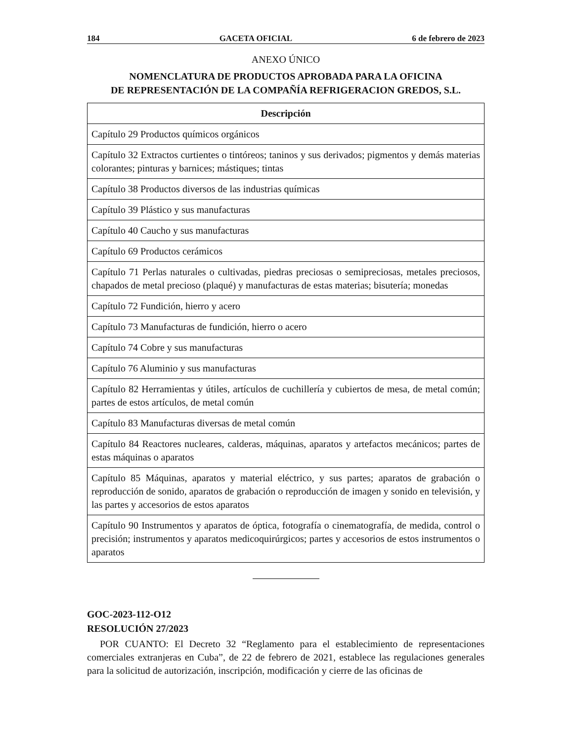184 GACETA OFICIAL 6 de febrero de 2023
ANEXO ÚNICO
NOMENCLATURA DE PRODUCTOS APROBADA PARA LA OFICINA
DE REPRESENTACIÓN DE LA COMPAÑÍA REFRIGERACION GREDOS, S.L.
| Descripción |
| --- |
| Capítulo 29 Productos químicos orgánicos |
| Capítulo 32 Extractos curtientes o tintóreos; taninos y sus derivados; pigmentos y demás materias colorantes; pinturas y barnices; mástiques; tintas |
| Capítulo 38 Productos diversos de las industrias químicas |
| Capítulo 39 Plástico y sus manufacturas |
| Capítulo 40 Caucho y sus manufacturas |
| Capítulo 69 Productos cerámicos |
| Capítulo 71 Perlas naturales o cultivadas, piedras preciosas o semipreciosas, metales preciosos, chapados de metal precioso (plaqué) y manufacturas de estas materias; bisutería; monedas |
| Capítulo 72 Fundición, hierro y acero |
| Capítulo 73 Manufacturas de fundición, hierro o acero |
| Capítulo 74 Cobre y sus manufacturas |
| Capítulo 76 Aluminio y sus manufacturas |
| Capítulo 82 Herramientas y útiles, artículos de cuchillería y cubiertos de mesa, de metal común; partes de estos artículos, de metal común |
| Capítulo 83 Manufacturas diversas de metal común |
| Capítulo 84 Reactores nucleares, calderas, máquinas, aparatos y artefactos mecánicos; partes de estas máquinas o aparatos |
| Capítulo 85 Máquinas, aparatos y material eléctrico, y sus partes; aparatos de grabación o reproducción de sonido, aparatos de grabación o reproducción de imagen y sonido en televisión, y las partes y accesorios de estos aparatos |
| Capítulo 90 Instrumentos y aparatos de óptica, fotografía o cinematografía, de medida, control o precisión; instrumentos y aparatos medicoquirúrgicos; partes y accesorios de estos instrumentos o aparatos |
GOC-2023-112-O12
RESOLUCIÓN 27/2023
POR CUANTO: El Decreto 32 “Reglamento para el establecimiento de representaciones comerciales extranjeras en Cuba”, de 22 de febrero de 2021, establece las regulaciones generales para la solicitud de autorización, inscripción, modificación y cierre de las oficinas de